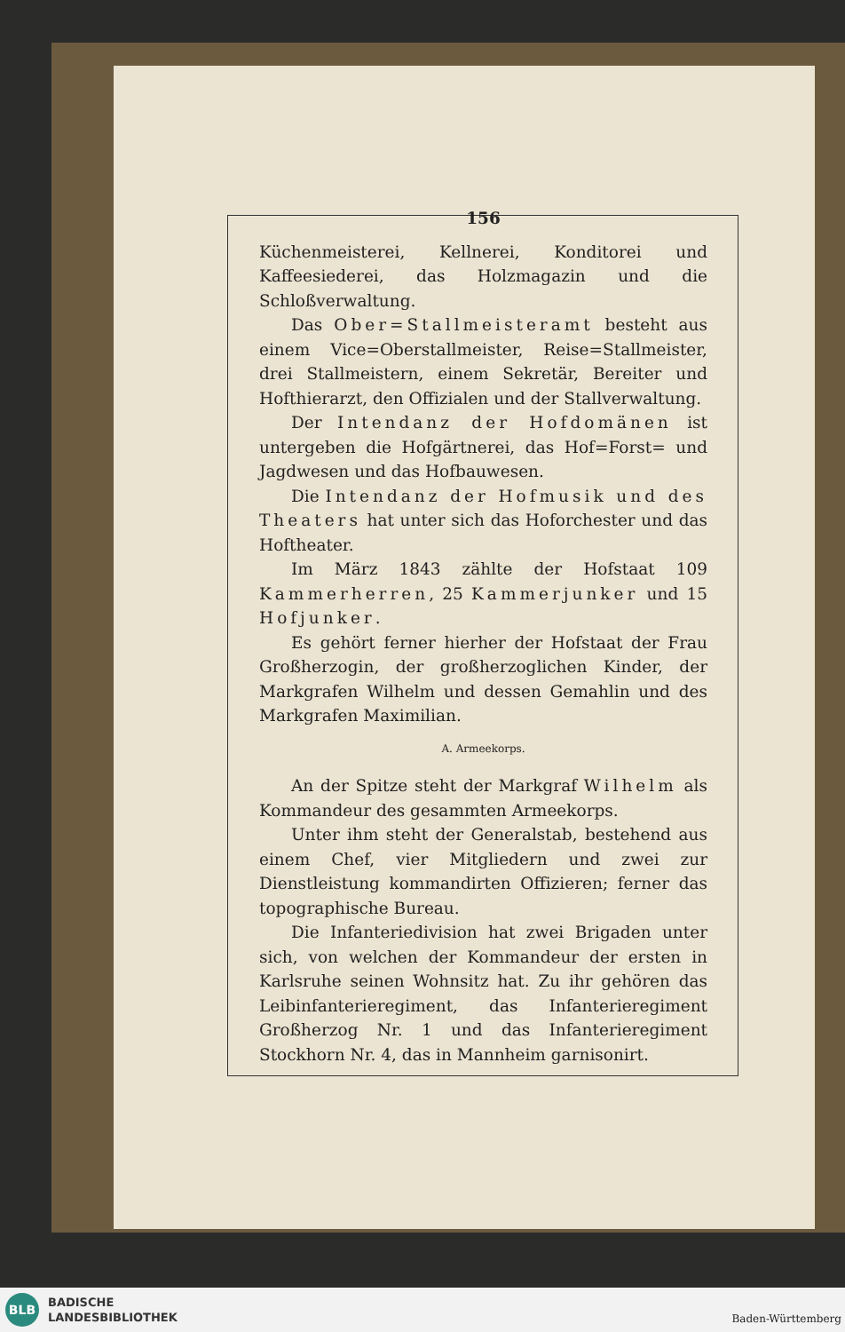156
Küchenmeisterei, Kellnerei, Konditorei und Kaffeesiederei, das Holzmagazin und die Schloßverwaltung.
Das Ober=Stallmeisteramt besteht aus einem Vice=Oberstallmeister, Reise=Stallmeister, drei Stallmeistern, einem Sekretär, Bereiter und Hofthierarzt, den Offizialen und der Stallverwaltung.
Der Intendanz der Hofdomänen ist untergeben die Hofgärtnerei, das Hof=Forst= und Jagdwesen und das Hofbauwesen.
Die Intendanz der Hofmusik und des Theaters hat unter sich das Hoforchester und das Hoftheater.
Im März 1843 zählte der Hofstaat 109 Kammerherren, 25 Kammerjunker und 15 Hofjunker.
Es gehört ferner hierher der Hofstaat der Frau Großherzogin, der großherzoglichen Kinder, der Markgrafen Wilhelm und dessen Gemahlin und des Markgrafen Maximilian.
A. Armeekorps.
An der Spitze steht der Markgraf Wilhelm als Kommandeur des gesammten Armeekorps.
Unter ihm steht der Generalstab, bestehend aus einem Chef, vier Mitgliedern und zwei zur Dienstleistung kommandirten Offizieren; ferner das topographische Bureau.
Die Infanteriedivision hat zwei Brigaden unter sich, von welchen der Kommandeur der ersten in Karlsruhe seinen Wohnsitz hat. Zu ihr gehören das Leibinfanterieregiment, das Infanterieregiment Großherzog Nr. 1 und das Infanterieregiment Stockhorn Nr. 4, das in Mannheim garnisonirt.
BLB
BADISCHE
LANDESBIBLIOTHEK
Baden-Württemberg